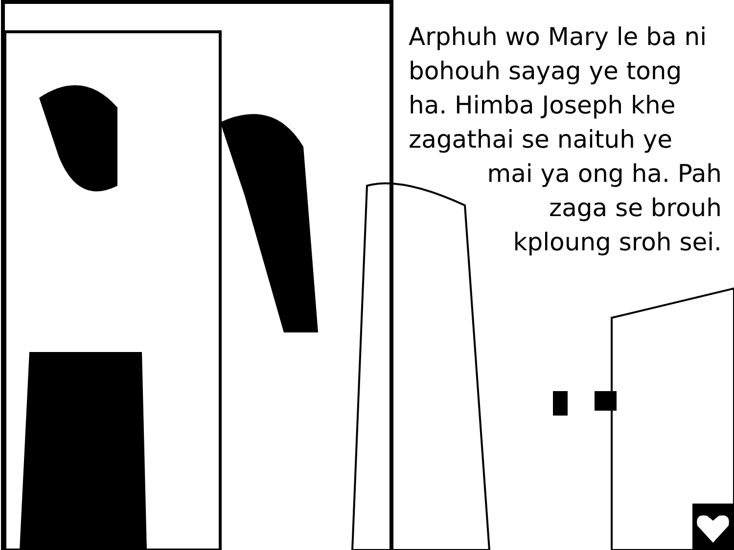Arphuh wo Mary le ba ni bohouh sayag ye tong ha. Himba Joseph khe zagathai se naituh ye
mai ya ong ha. Pah
zaga se brouh
kploung sroh sei.